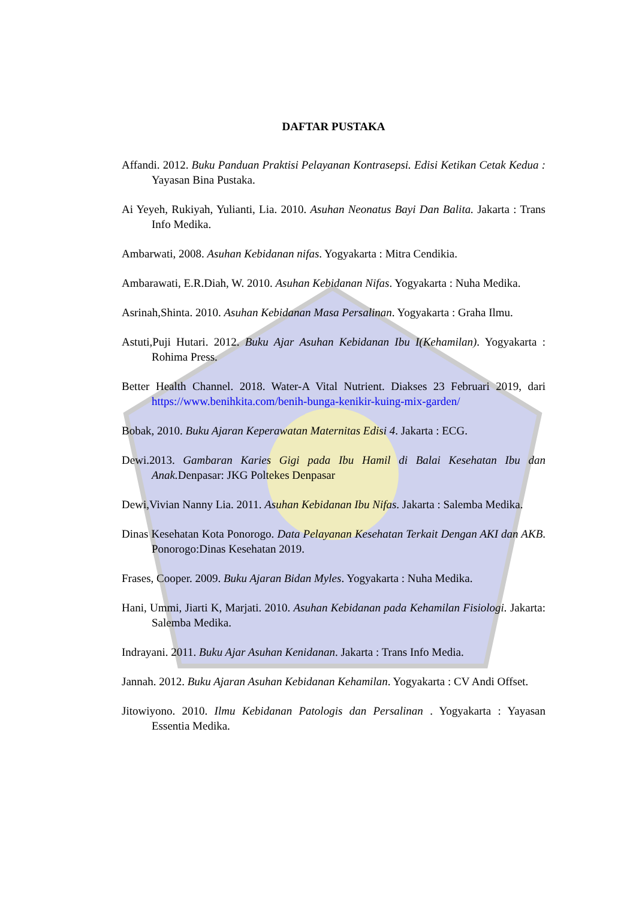DAFTAR PUSTAKA
Affandi. 2012. Buku Panduan Praktisi Pelayanan Kontrasepsi. Edisi Ketikan Cetak Kedua : Yayasan Bina Pustaka.
Ai Yeyeh, Rukiyah, Yulianti, Lia. 2010. Asuhan Neonatus Bayi Dan Balita. Jakarta : Trans Info Medika.
Ambarwati, 2008. Asuhan Kebidanan nifas. Yogyakarta : Mitra Cendikia.
Ambarawati, E.R.Diah, W. 2010. Asuhan Kebidanan Nifas. Yogyakarta : Nuha Medika.
Asrinah,Shinta. 2010. Asuhan Kebidanan Masa Persalinan. Yogyakarta : Graha Ilmu.
Astuti,Puji Hutari. 2012. Buku Ajar Asuhan Kebidanan Ibu I(Kehamilan). Yogyakarta : Rohima Press.
Better Health Channel. 2018. Water-A Vital Nutrient. Diakses 23 Februari 2019, dari https://www.benihkita.com/benih-bunga-kenikir-kuing-mix-garden/
Bobak, 2010. Buku Ajaran Keperawatan Maternitas Edisi 4. Jakarta : ECG.
Dewi.2013. Gambaran Karies Gigi pada Ibu Hamil di Balai Kesehatan Ibu dan Anak. Denpasar: JKG Poltekes Denpasar
Dewi,Vivian Nanny Lia. 2011. Asuhan Kebidanan Ibu Nifas. Jakarta : Salemba Medika.
Dinas Kesehatan Kota Ponorogo. Data Pelayanan Kesehatan Terkait Dengan AKI dan AKB. Ponorogo:Dinas Kesehatan 2019.
Frases, Cooper. 2009. Buku Ajaran Bidan Myles. Yogyakarta : Nuha Medika.
Hani, Ummi, Jiarti K, Marjati. 2010. Asuhan Kebidanan pada Kehamilan Fisiologi. Jakarta: Salemba Medika.
Indrayani. 2011. Buku Ajar Asuhan Kenidanan. Jakarta : Trans Info Media.
Jannah. 2012. Buku Ajaran Asuhan Kebidanan Kehamilan. Yogyakarta : CV Andi Offset.
Jitowiyono. 2010. Ilmu Kebidanan Patologis dan Persalinan . Yogyakarta : Yayasan Essentia Medika.